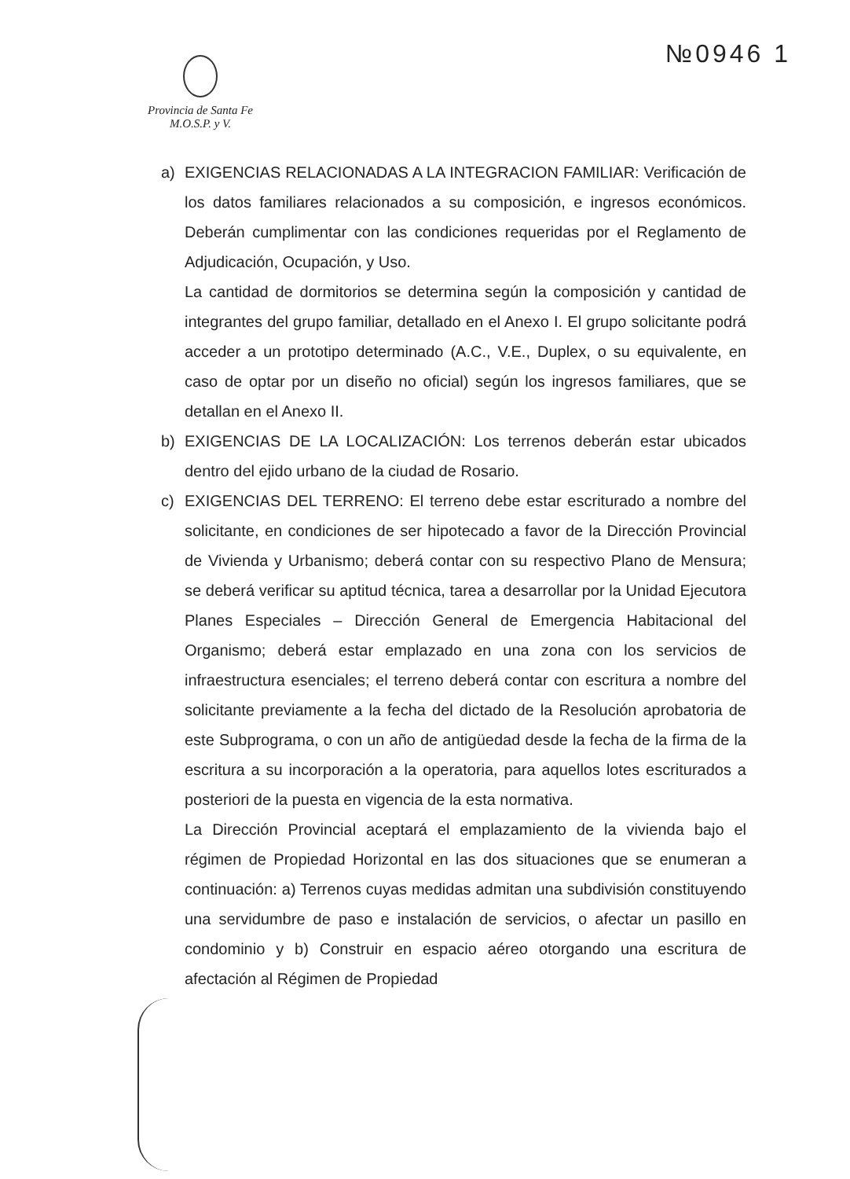№0946 1
Provincia de Santa Fe
M.O.S.P. y V.
a) EXIGENCIAS RELACIONADAS A LA INTEGRACION FAMILIAR: Verificación de los datos familiares relacionados a su composición, e ingresos económicos. Deberán cumplimentar con las condiciones requeridas por el Reglamento de Adjudicación, Ocupación, y Uso.
La cantidad de dormitorios se determina según la composición y cantidad de integrantes del grupo familiar, detallado en el Anexo I. El grupo solicitante podrá acceder a un prototipo determinado (A.C., V.E., Duplex, o su equivalente, en caso de optar por un diseño no oficial) según los ingresos familiares, que se detallan en el Anexo II.
b) EXIGENCIAS DE LA LOCALIZACIÓN: Los terrenos deberán estar ubicados dentro del ejido urbano de la ciudad de Rosario.
c) EXIGENCIAS DEL TERRENO: El terreno debe estar escriturado a nombre del solicitante, en condiciones de ser hipotecado a favor de la Dirección Provincial de Vivienda y Urbanismo; deberá contar con su respectivo Plano de Mensura; se deberá verificar su aptitud técnica, tarea a desarrollar por la Unidad Ejecutora Planes Especiales – Dirección General de Emergencia Habitacional del Organismo; deberá estar emplazado en una zona con los servicios de infraestructura esenciales; el terreno deberá contar con escritura a nombre del solicitante previamente a la fecha del dictado de la Resolución aprobatoria de este Subprograma, o con un año de antigüedad desde la fecha de la firma de la escritura a su incorporación a la operatoria, para aquellos lotes escriturados a posteriori de la puesta en vigencia de la esta normativa.
La Dirección Provincial aceptará el emplazamiento de la vivienda bajo el régimen de Propiedad Horizontal en las dos situaciones que se enumeran a continuación: a) Terrenos cuyas medidas admitan una subdivisión constituyendo una servidumbre de paso e instalación de servicios, o afectar un pasillo en condominio y b) Construir en espacio aéreo otorgando una escritura de afectación al Régimen de Propiedad